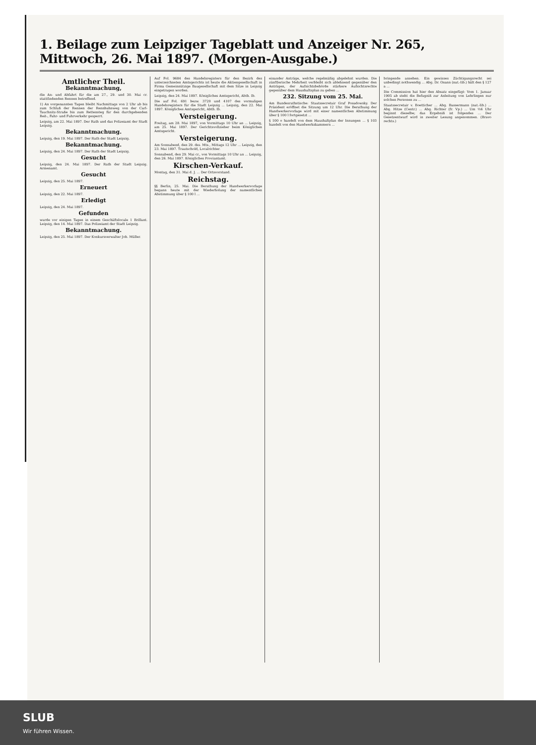1. Beilage zum Leipziger Tageblatt und Anzeiger Nr. 265, Mittwoch, 26. Mai 1897. (Morgen-Ausgabe.)
Amtlicher Theil.
Bekanntmachung,
die An- und Abfahrt für die am 27., 29. und 30. Mai cr. stattfindenden Rennen betreffend.
1) An vorgenannten Tagen bleibt Nachmittags von 2 Uhr ab bis zum Schluß der Rennen der Rennbahnweg von der Carl-Tauchnitz-Straße bis zum Rettensteg für den durchgehenden Reit-, Fahr- und Fuhrverkehr gesperrt.
Leipzig, am 22. Mai 1897. Der Rath und das Polizeiamt der Stadt Leipzig.
Bekanntmachung.
Leipzig, den 19. Mai 1897. Der Rath der Stadt Leipzig.
Bekanntmachung.
Leipzig, den 24. Mai 1897. Der Rath der Stadt Leipzig.
Gesucht
Leipzig, den 24. Mai 1897. Der Rath der Stadt Leipzig. Armenamt.
Gesucht
Leipzig, den 25. Mai 1897.
Erneuert
Leipzig, den 22. Mai 1897.
Erledigt
Leipzig, den 24. Mai 1897.
Gefunden
wurde vor einigen Tagen in einem Geschäftslocale 1 Brillant. Leipzig, den 14. Mai 1897. Das Polizeiamt der Stadt Leipzig.
Bekanntmachung.
Leipzig, den 25. Mai 1897. Der Konkursverwalter Joh. Müller.
Auf Fol. 9684 des Handelsregisters für den Bezirk des unterzeichneten Amtsgerichts ist heute die Aktiengesellschaft in Firma Gemeinnützige Baugesellschaft mit dem Sitze in Leipzig eingetragen worden.
Leipzig, den 24. Mai 1897. Königliches Amtsgericht, Abth. Ib.
Die auf Fol. 691 bezw. 3720 und 4107 des vormaligen Handelsregisters für die Stadt Leipzig ... Leipzig, den 22. Mai 1897. Königliches Amtsgericht, Abth. Ib.
Versteigerung.
Freitag, am 28. Mai 1897, von Vormittags 10 Uhr an ... Leipzig, am 25. Mai 1897. Der Gerichtsvollzieher beim Königlichen Amtsgericht.
Versteigerung.
Am Sonnabend, den 29. dss. Mts., Mittags 12 Uhr ... Leipzig, den 23. Mai 1897. Trautschold, Localrichter.
Sonnabend, den 29. Mai cr., von Vormittags 10 Uhr an ... Leipzig, den 26. Mai 1897. Königliches Proviantamt.
Kirschen-Verkauf.
Montag, den 31. Mai d. J. ... Der Ortsvorstand.
Reichstag.
§§ Berlin, 25. Mai. Die Berathung der Handwerkervorlage begann heute mit der Wiederholung der namentlichen Abstimmung über § 100 l ...
einander Anträge, welche regelmäßig abgelehnt wurden. Die zünftlerische Mehrheit verbleibt sich ablehnend gegenüber den Anträgen, der Aufsichtsbehörde stärkere Aufsichtsrechte gegenüber dem Haushaltsplan zu geben ...
232. Sitzung vom 25. Mai.
Am Bundesrathstische: Staatssecretair Graf Posadowsky. Der Präsident eröffnet die Sitzung um 12 Uhr. Die Berathung der Handwerkervorlage wird mit einer namentlichen Abstimmung über § 100 l fortgesetzt ...
§ 100 o handelt von dem Haushaltplan der Innungen ... § 103 handelt von den Handwerkskammern ...
bringende ansehen. Ein gewisses Züchtigungsrecht sei unbedingt nothwendig ... Abg. Dr. Osann (nat.-lib.) hält den § 127 a ...
Die Commission hat hier den Absatz eingefügt: Vom 1. Januar 1905 ab steht die Befugniß zur Anleitung von Lehrlingen nur solchen Personen zu ...
Staatssecretair v. Boetticher ... Abg. Bassermann (nat.-lib.) ... Abg. Hitze (Centr.) ... Abg. Richter (fr. Vp.) ... Um ½6 Uhr beginnt dieselbe; das Ergebniß ist folgendes ... Der Gesetzentwurf wird in zweiter Lesung angenommen. (Bravo rechts.)
SLUB
Wir führen Wissen.